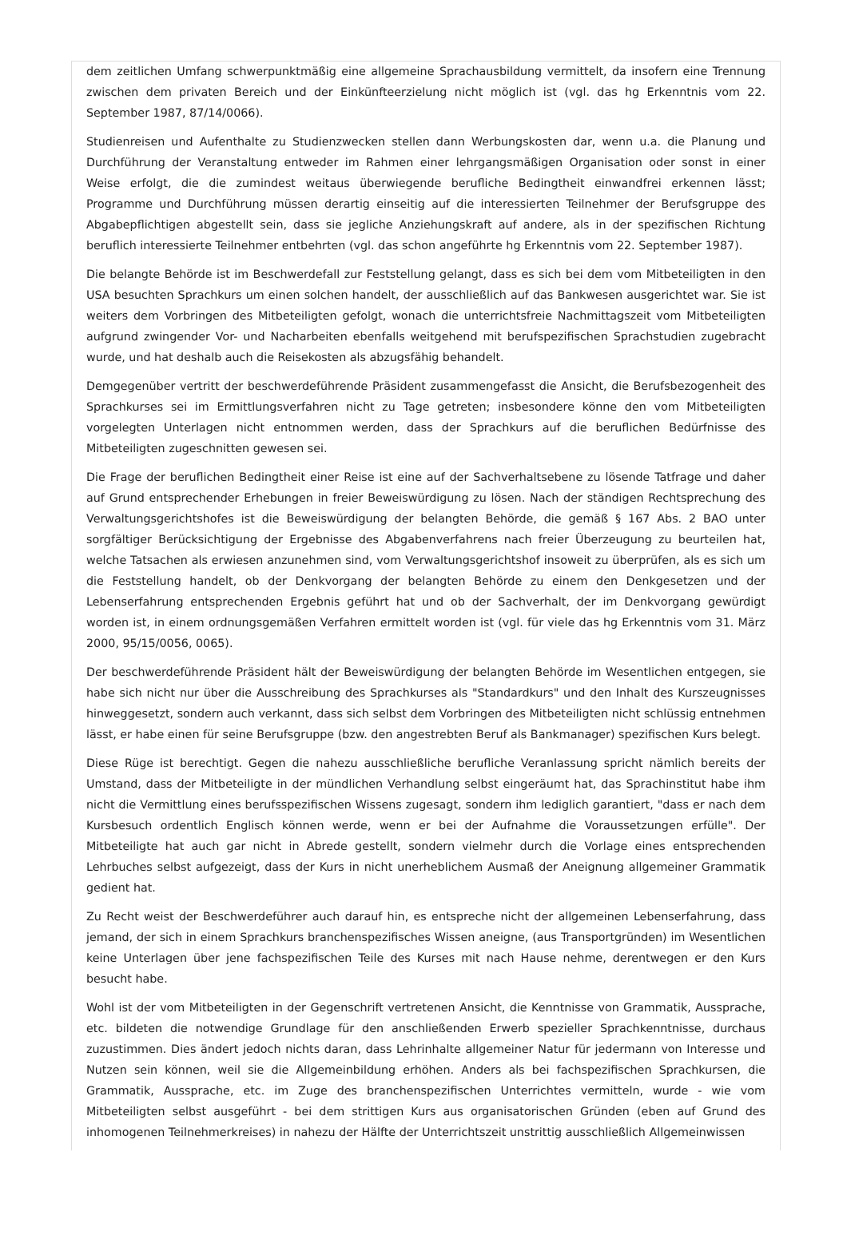dem zeitlichen Umfang schwerpunktmäßig eine allgemeine Sprachausbildung vermittelt, da insofern eine Trennung zwischen dem privaten Bereich und der Einkünfteerzielung nicht möglich ist (vgl. das hg Erkenntnis vom 22. September 1987, 87/14/0066).
Studienreisen und Aufenthalte zu Studienzwecken stellen dann Werbungskosten dar, wenn u.a. die Planung und Durchführung der Veranstaltung entweder im Rahmen einer lehrgangsmäßigen Organisation oder sonst in einer Weise erfolgt, die die zumindest weitaus überwiegende berufliche Bedingtheit einwandfrei erkennen lässt; Programme und Durchführung müssen derartig einseitig auf die interessierten Teilnehmer der Berufsgruppe des Abgabepflichtigen abgestellt sein, dass sie jegliche Anziehungskraft auf andere, als in der spezifischen Richtung beruflich interessierte Teilnehmer entbehrten (vgl. das schon angeführte hg Erkenntnis vom 22. September 1987).
Die belangte Behörde ist im Beschwerdefall zur Feststellung gelangt, dass es sich bei dem vom Mitbeteiligten in den USA besuchten Sprachkurs um einen solchen handelt, der ausschließlich auf das Bankwesen ausgerichtet war. Sie ist weiters dem Vorbringen des Mitbeteiligten gefolgt, wonach die unterrichtsfreie Nachmittagszeit vom Mitbeteiligten aufgrund zwingender Vor- und Nacharbeiten ebenfalls weitgehend mit berufspezifischen Sprachstudien zugebracht wurde, und hat deshalb auch die Reisekosten als abzugsfähig behandelt.
Demgegenüber vertritt der beschwerdeführende Präsident zusammengefasst die Ansicht, die Berufsbezogenheit des Sprachkurses sei im Ermittlungsverfahren nicht zu Tage getreten; insbesondere könne den vom Mitbeteiligten vorgelegten Unterlagen nicht entnommen werden, dass der Sprachkurs auf die beruflichen Bedürfnisse des Mitbeteiligten zugeschnitten gewesen sei.
Die Frage der beruflichen Bedingtheit einer Reise ist eine auf der Sachverhaltsebene zu lösende Tatfrage und daher auf Grund entsprechender Erhebungen in freier Beweiswürdigung zu lösen. Nach der ständigen Rechtsprechung des Verwaltungsgerichtshofes ist die Beweiswürdigung der belangten Behörde, die gemäß § 167 Abs. 2 BAO unter sorgfältiger Berücksichtigung der Ergebnisse des Abgabenverfahrens nach freier Überzeugung zu beurteilen hat, welche Tatsachen als erwiesen anzunehmen sind, vom Verwaltungsgerichtshof insoweit zu überprüfen, als es sich um die Feststellung handelt, ob der Denkvorgang der belangten Behörde zu einem den Denkgesetzen und der Lebenserfahrung entsprechenden Ergebnis geführt hat und ob der Sachverhalt, der im Denkvorgang gewürdigt worden ist, in einem ordnungsgemäßen Verfahren ermittelt worden ist (vgl. für viele das hg Erkenntnis vom 31. März 2000, 95/15/0056, 0065).
Der beschwerdeführende Präsident hält der Beweiswürdigung der belangten Behörde im Wesentlichen entgegen, sie habe sich nicht nur über die Ausschreibung des Sprachkurses als "Standardkurs" und den Inhalt des Kurszeugnisses hinweggesetzt, sondern auch verkannt, dass sich selbst dem Vorbringen des Mitbeteiligten nicht schlüssig entnehmen lässt, er habe einen für seine Berufsgruppe (bzw. den angestrebten Beruf als Bankmanager) spezifischen Kurs belegt.
Diese Rüge ist berechtigt. Gegen die nahezu ausschließliche berufliche Veranlassung spricht nämlich bereits der Umstand, dass der Mitbeteiligte in der mündlichen Verhandlung selbst eingeräumt hat, das Sprachinstitut habe ihm nicht die Vermittlung eines berufsspezifischen Wissens zugesagt, sondern ihm lediglich garantiert, "dass er nach dem Kursbesuch ordentlich Englisch können werde, wenn er bei der Aufnahme die Voraussetzungen erfülle". Der Mitbeteiligte hat auch gar nicht in Abrede gestellt, sondern vielmehr durch die Vorlage eines entsprechenden Lehrbuches selbst aufgezeigt, dass der Kurs in nicht unerheblichem Ausmaß der Aneignung allgemeiner Grammatik gedient hat.
Zu Recht weist der Beschwerdeführer auch darauf hin, es entspreche nicht der allgemeinen Lebenserfahrung, dass jemand, der sich in einem Sprachkurs branchenspezifisches Wissen aneigne, (aus Transportgründen) im Wesentlichen keine Unterlagen über jene fachspezifischen Teile des Kurses mit nach Hause nehme, derentwegen er den Kurs besucht habe.
Wohl ist der vom Mitbeteiligten in der Gegenschrift vertretenen Ansicht, die Kenntnisse von Grammatik, Aussprache, etc. bildeten die notwendige Grundlage für den anschließenden Erwerb spezieller Sprachkenntnisse, durchaus zuzustimmen. Dies ändert jedoch nichts daran, dass Lehrinhalte allgemeiner Natur für jedermann von Interesse und Nutzen sein können, weil sie die Allgemeinbildung erhöhen. Anders als bei fachspezifischen Sprachkursen, die Grammatik, Aussprache, etc. im Zuge des branchenspezifischen Unterrichtes vermitteln, wurde - wie vom Mitbeteiligten selbst ausgeführt - bei dem strittigen Kurs aus organisatorischen Gründen (eben auf Grund des inhomogenen Teilnehmerkreises) in nahezu der Hälfte der Unterrichtszeit unstrittig ausschließlich Allgemeinwissen